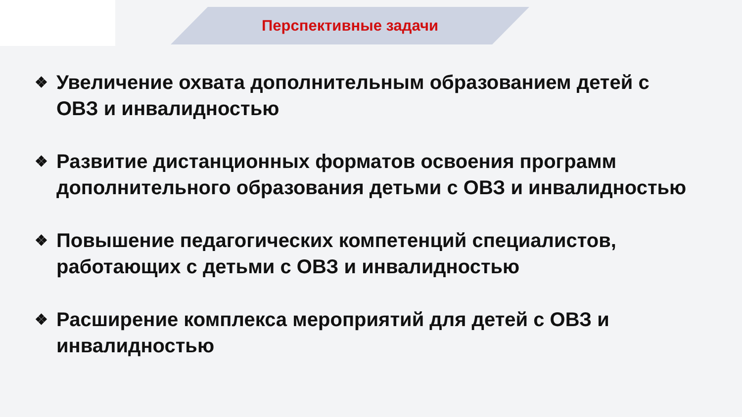Перспективные задачи
❖ Увеличение охвата дополнительным образованием детей с ОВЗ и инвалидностью
❖ Развитие дистанционных форматов освоения программ дополнительного образования детьми с ОВЗ и инвалидностью
❖ Повышение педагогических компетенций специалистов, работающих с детьми с ОВЗ и инвалидностью
❖ Расширение комплекса мероприятий для детей с ОВЗ и инвалидностью